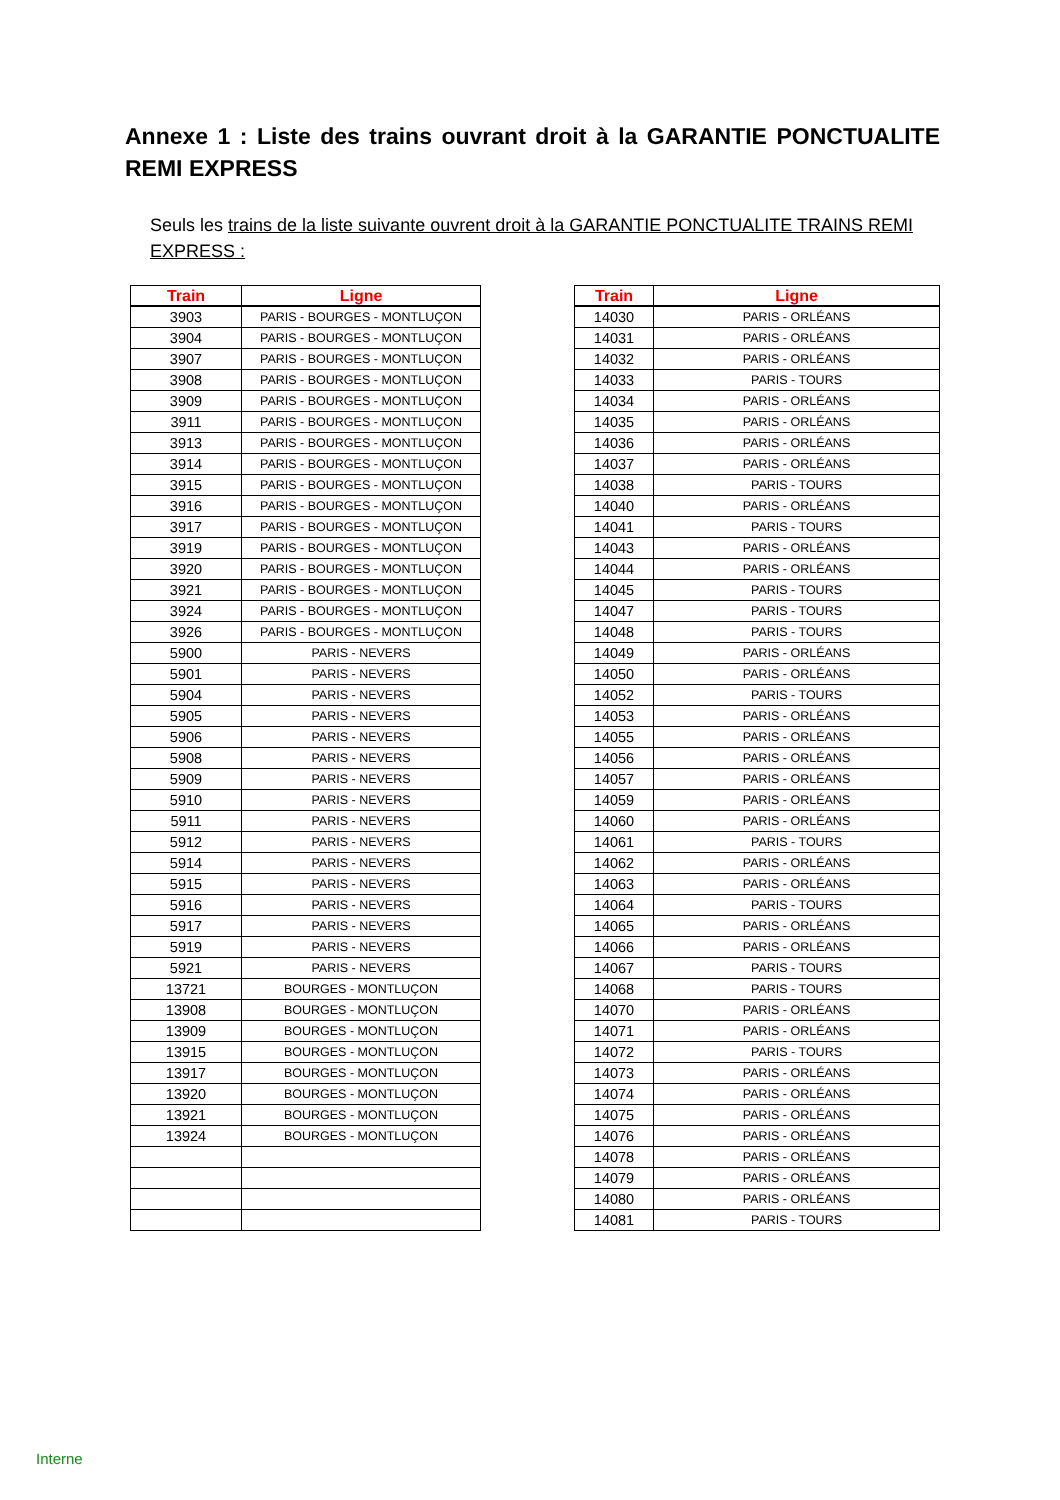Annexe 1 : Liste des trains ouvrant droit à la GARANTIE PONCTUALITE REMI EXPRESS
Seuls les trains de la liste suivante ouvrent droit à la GARANTIE PONCTUALITE TRAINS REMI EXPRESS :
| Train | Ligne |
| --- | --- |
| 3903 | PARIS - BOURGES - MONTLUÇON |
| 3904 | PARIS - BOURGES - MONTLUÇON |
| 3907 | PARIS - BOURGES - MONTLUÇON |
| 3908 | PARIS - BOURGES - MONTLUÇON |
| 3909 | PARIS - BOURGES - MONTLUÇON |
| 3911 | PARIS - BOURGES - MONTLUÇON |
| 3913 | PARIS - BOURGES - MONTLUÇON |
| 3914 | PARIS - BOURGES - MONTLUÇON |
| 3915 | PARIS - BOURGES - MONTLUÇON |
| 3916 | PARIS - BOURGES - MONTLUÇON |
| 3917 | PARIS - BOURGES - MONTLUÇON |
| 3919 | PARIS - BOURGES - MONTLUÇON |
| 3920 | PARIS - BOURGES - MONTLUÇON |
| 3921 | PARIS - BOURGES - MONTLUÇON |
| 3924 | PARIS - BOURGES - MONTLUÇON |
| 3926 | PARIS - BOURGES - MONTLUÇON |
| 5900 | PARIS - NEVERS |
| 5901 | PARIS - NEVERS |
| 5904 | PARIS - NEVERS |
| 5905 | PARIS - NEVERS |
| 5906 | PARIS - NEVERS |
| 5908 | PARIS - NEVERS |
| 5909 | PARIS - NEVERS |
| 5910 | PARIS - NEVERS |
| 5911 | PARIS - NEVERS |
| 5912 | PARIS - NEVERS |
| 5914 | PARIS - NEVERS |
| 5915 | PARIS - NEVERS |
| 5916 | PARIS - NEVERS |
| 5917 | PARIS - NEVERS |
| 5919 | PARIS - NEVERS |
| 5921 | PARIS - NEVERS |
| 13721 | BOURGES - MONTLUÇON |
| 13908 | BOURGES - MONTLUÇON |
| 13909 | BOURGES - MONTLUÇON |
| 13915 | BOURGES - MONTLUÇON |
| 13917 | BOURGES - MONTLUÇON |
| 13920 | BOURGES - MONTLUÇON |
| 13921 | BOURGES - MONTLUÇON |
| 13924 | BOURGES - MONTLUÇON |
| Train | Ligne |
| --- | --- |
| 14030 | PARIS - ORLÉANS |
| 14031 | PARIS - ORLÉANS |
| 14032 | PARIS - ORLÉANS |
| 14033 | PARIS - TOURS |
| 14034 | PARIS - ORLÉANS |
| 14035 | PARIS - ORLÉANS |
| 14036 | PARIS - ORLÉANS |
| 14037 | PARIS - ORLÉANS |
| 14038 | PARIS - TOURS |
| 14040 | PARIS - ORLÉANS |
| 14041 | PARIS - TOURS |
| 14043 | PARIS - ORLÉANS |
| 14044 | PARIS - ORLÉANS |
| 14045 | PARIS - TOURS |
| 14047 | PARIS - TOURS |
| 14048 | PARIS - TOURS |
| 14049 | PARIS - ORLÉANS |
| 14050 | PARIS - ORLÉANS |
| 14052 | PARIS - TOURS |
| 14053 | PARIS - ORLÉANS |
| 14055 | PARIS - ORLÉANS |
| 14056 | PARIS - ORLÉANS |
| 14057 | PARIS - ORLÉANS |
| 14059 | PARIS - ORLÉANS |
| 14060 | PARIS - ORLÉANS |
| 14061 | PARIS - TOURS |
| 14062 | PARIS - ORLÉANS |
| 14063 | PARIS - ORLÉANS |
| 14064 | PARIS - TOURS |
| 14065 | PARIS - ORLÉANS |
| 14066 | PARIS - ORLÉANS |
| 14067 | PARIS - TOURS |
| 14068 | PARIS - TOURS |
| 14070 | PARIS - ORLÉANS |
| 14071 | PARIS - ORLÉANS |
| 14072 | PARIS - TOURS |
| 14073 | PARIS - ORLÉANS |
| 14074 | PARIS - ORLÉANS |
| 14075 | PARIS - ORLÉANS |
| 14076 | PARIS - ORLÉANS |
| 14078 | PARIS - ORLÉANS |
| 14079 | PARIS - ORLÉANS |
| 14080 | PARIS - ORLÉANS |
| 14081 | PARIS - TOURS |
Interne